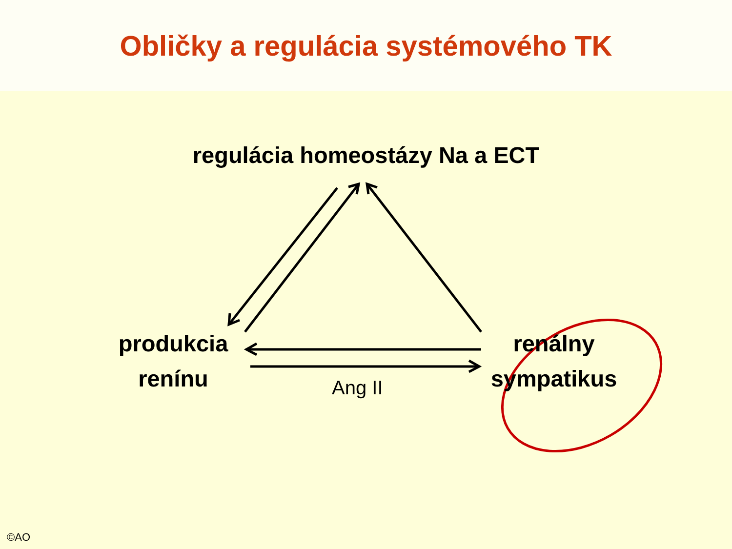Obličky a regulácia systémového TK
regulácia homeostázy Na a ECT
produkcia
renínu
renálny
sympatikus
Ang II
©AO